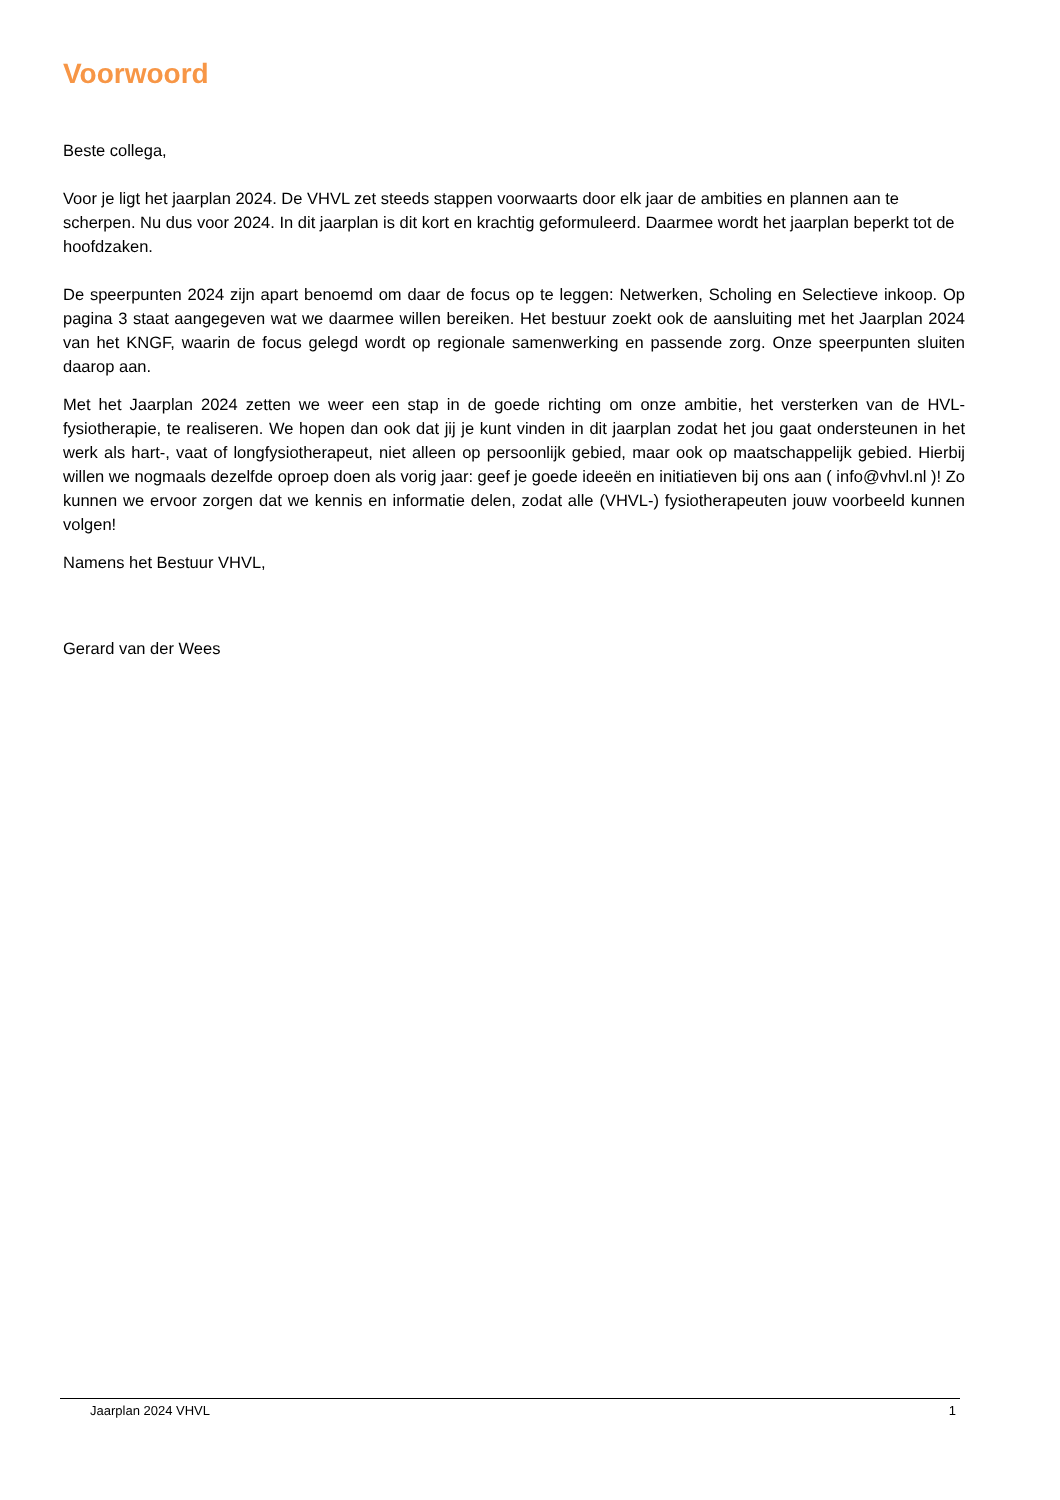Voorwoord
Beste collega,
Voor je ligt het jaarplan 2024. De VHVL zet steeds stappen voorwaarts door elk jaar de ambities en plannen aan te scherpen. Nu dus voor 2024. In dit jaarplan is dit kort en krachtig geformuleerd. Daarmee wordt het jaarplan beperkt tot de hoofdzaken.
De speerpunten 2024 zijn apart benoemd om daar de focus op te leggen: Netwerken, Scholing en Selectieve inkoop. Op pagina 3 staat aangegeven wat we daarmee willen bereiken. Het bestuur zoekt ook de aansluiting met het Jaarplan 2024 van het KNGF, waarin de focus gelegd wordt op regionale samenwerking en passende zorg. Onze speerpunten sluiten daarop aan.
Met het Jaarplan 2024 zetten we weer een stap in de goede richting om onze ambitie, het versterken van de HVL-fysiotherapie, te realiseren. We hopen dan ook dat jij je kunt vinden in dit jaarplan zodat het jou gaat ondersteunen in het werk als hart-, vaat of longfysiotherapeut, niet alleen op persoonlijk gebied, maar ook op maatschappelijk gebied. Hierbij willen we nogmaals dezelfde oproep doen als vorig jaar: geef je goede ideeën en initiatieven bij ons aan ( info@vhvl.nl )! Zo kunnen we ervoor zorgen dat we kennis en informatie delen, zodat alle (VHVL-) fysiotherapeuten jouw voorbeeld kunnen volgen!
Namens het Bestuur VHVL,
Gerard van der Wees
Jaarplan 2024 VHVL 1